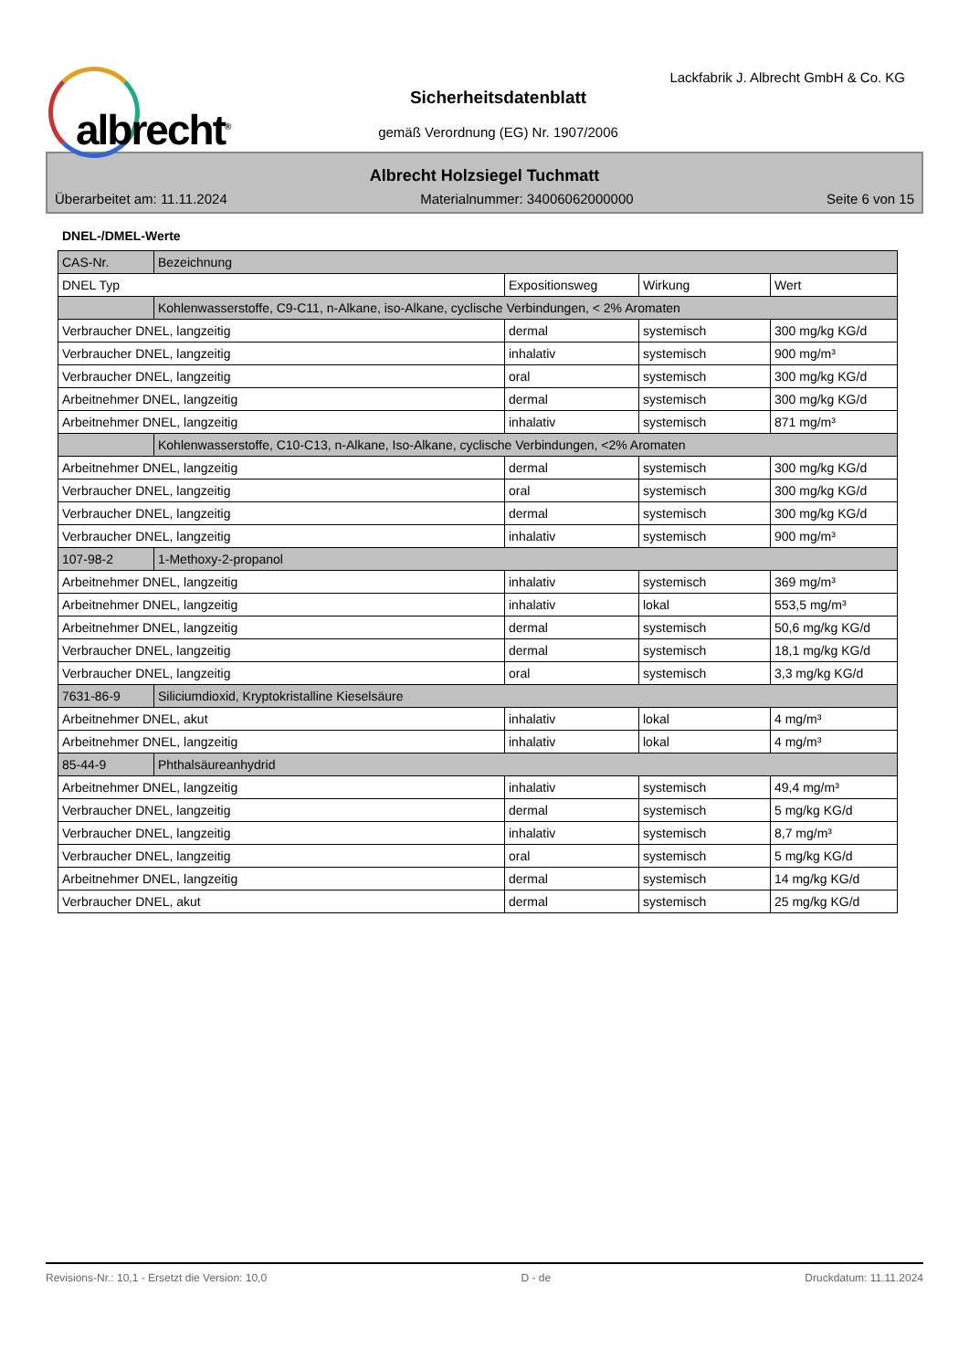albrecht<sup>®</sup>
Lackfabrik J. Albrecht GmbH & Co. KG
Sicherheitsdatenblatt
gemäß Verordnung (EG) Nr. 1907/2006
Albrecht Holzsiegel Tuchmatt
Überarbeitet am: 11.11.2024 Materialnummer: 34006062000000 Seite 6 von 15
DNEL-/DMEL-Werte
| CAS-Nr. | Bezeichnung | | | |
| --- | --- | --- | --- | --- |
| DNEL Typ | | Expositionsweg | Wirkung | Wert |
| | Kohlenwasserstoffe, C9-C11, n-Alkane, iso-Alkane, cyclische Verbindungen, < 2% Aromaten | | | |
| Verbraucher DNEL, langzeitig | | dermal | systemisch | 300 mg/kg KG/d |
| Verbraucher DNEL, langzeitig | | inhalativ | systemisch | 900 mg/m³ |
| Verbraucher DNEL, langzeitig | | oral | systemisch | 300 mg/kg KG/d |
| Arbeitnehmer DNEL, langzeitig | | dermal | systemisch | 300 mg/kg KG/d |
| Arbeitnehmer DNEL, langzeitig | | inhalativ | systemisch | 871 mg/m³ |
| | Kohlenwasserstoffe, C10-C13, n-Alkane, Iso-Alkane, cyclische Verbindungen, <2% Aromaten | | | |
| Arbeitnehmer DNEL, langzeitig | | dermal | systemisch | 300 mg/kg KG/d |
| Verbraucher DNEL, langzeitig | | oral | systemisch | 300 mg/kg KG/d |
| Verbraucher DNEL, langzeitig | | dermal | systemisch | 300 mg/kg KG/d |
| Verbraucher DNEL, langzeitig | | inhalativ | systemisch | 900 mg/m³ |
| 107-98-2 | 1-Methoxy-2-propanol | | | |
| Arbeitnehmer DNEL, langzeitig | | inhalativ | systemisch | 369 mg/m³ |
| Arbeitnehmer DNEL, langzeitig | | inhalativ | lokal | 553,5 mg/m³ |
| Arbeitnehmer DNEL, langzeitig | | dermal | systemisch | 50,6 mg/kg KG/d |
| Verbraucher DNEL, langzeitig | | dermal | systemisch | 18,1 mg/kg KG/d |
| Verbraucher DNEL, langzeitig | | oral | systemisch | 3,3 mg/kg KG/d |
| 7631-86-9 | Siliciumdioxid, Kryptokristalline Kieselsäure | | | |
| Arbeitnehmer DNEL, akut | | inhalativ | lokal | 4 mg/m³ |
| Arbeitnehmer DNEL, langzeitig | | inhalativ | lokal | 4 mg/m³ |
| 85-44-9 | Phthalsäureanhydrid | | | |
| Arbeitnehmer DNEL, langzeitig | | inhalativ | systemisch | 49,4 mg/m³ |
| Verbraucher DNEL, langzeitig | | dermal | systemisch | 5 mg/kg KG/d |
| Verbraucher DNEL, langzeitig | | inhalativ | systemisch | 8,7 mg/m³ |
| Verbraucher DNEL, langzeitig | | oral | systemisch | 5 mg/kg KG/d |
| Arbeitnehmer DNEL, langzeitig | | dermal | systemisch | 14 mg/kg KG/d |
| Verbraucher DNEL, akut | | dermal | systemisch | 25 mg/kg KG/d |
Revisions-Nr.: 10,1 - Ersetzt die Version: 10,0 D - de Druckdatum: 11.11.2024